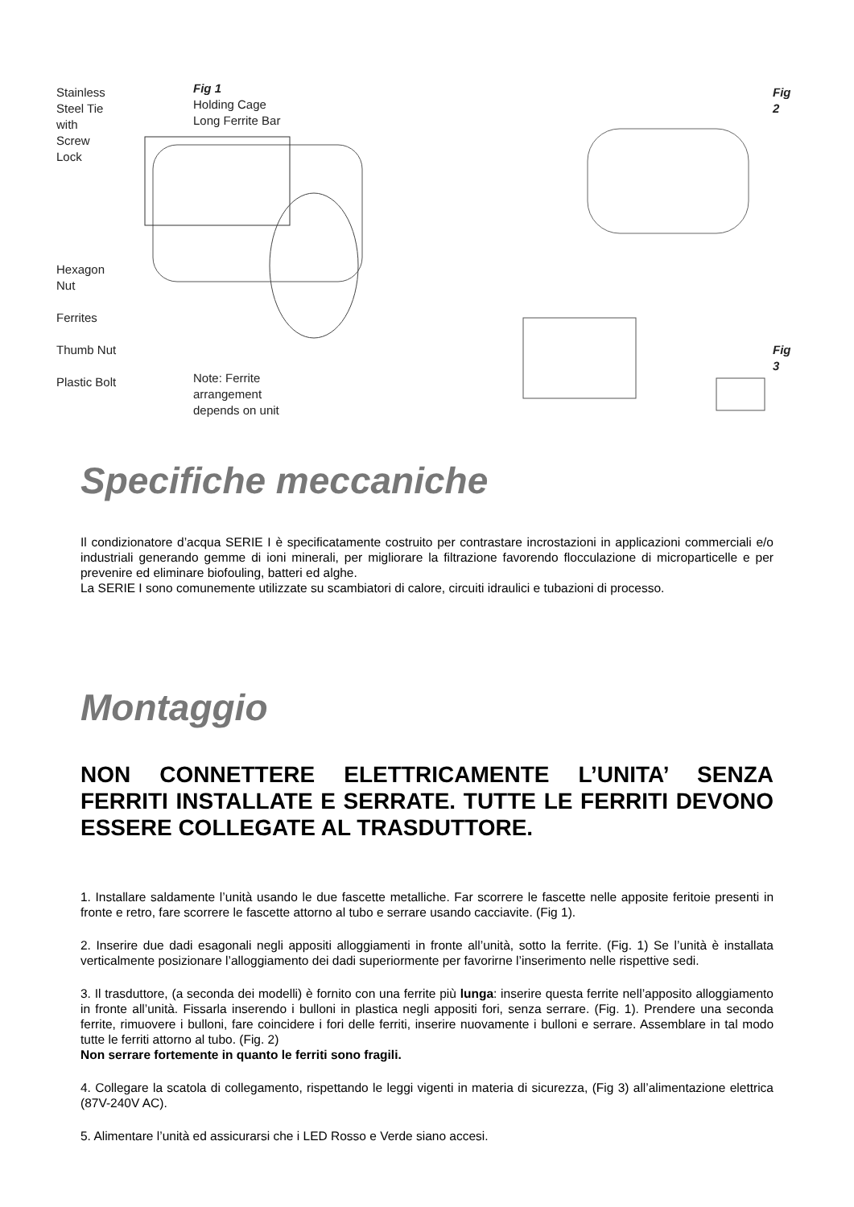Stainless
Steel Tie
with
Screw
Lock
Hexagon
Nut
Ferrites
Thumb Nut
Plastic Bolt
Fig 1
Holding Cage
Long Ferrite Bar
Note: Ferrite
arrangement
depends on unit
Fig 2
Fig 3
Specifiche meccaniche
Il condizionatore d’acqua SERIE I è specificatamente costruito per contrastare incrostazioni in applicazioni commerciali e/o industriali generando gemme di ioni minerali, per migliorare la filtrazione favorendo flocculazione di microparticelle e per prevenire ed eliminare biofouling, batteri ed alghe.
La SERIE I sono comunemente utilizzate su scambiatori di calore, circuiti idraulici e tubazioni di processo.
Montaggio
NON CONNETTERE ELETTRICAMENTE L’UNITA’ SENZA FERRITI INSTALLATE E SERRATE. TUTTE LE FERRITI DEVONO ESSERE COLLEGATE AL TRASDUTTORE.
1. Installare saldamente l’unità usando le due fascette metalliche. Far scorrere le fascette nelle apposite feritoie presenti in fronte e retro, fare scorrere le fascette attorno al tubo e serrare usando cacciavite. (Fig 1).
2. Inserire due dadi esagonali negli appositi alloggiamenti in fronte all’unità, sotto la ferrite. (Fig. 1) Se l’unità è installata verticalmente posizionare l’alloggiamento dei dadi superiormente per favorirne l’inserimento nelle rispettive sedi.
3. Il trasduttore, (a seconda dei modelli) è fornito con una ferrite più lunga: inserire questa ferrite nell’apposito alloggiamento in fronte all’unità. Fissarla inserendo i bulloni in plastica negli appositi fori, senza serrare. (Fig. 1). Prendere una seconda ferrite, rimuovere i bulloni, fare coincidere i fori delle ferriti, inserire nuovamente i bulloni e serrare. Assemblare in tal modo tutte le ferriti attorno al tubo. (Fig. 2)
Non serrare fortemente in quanto le ferriti sono fragili.
4. Collegare la scatola di collegamento, rispettando le leggi vigenti in materia di sicurezza, (Fig 3) all’alimentazione elettrica (87V-240V AC).
5. Alimentare l’unità ed assicurarsi che i LED Rosso e Verde siano accesi.